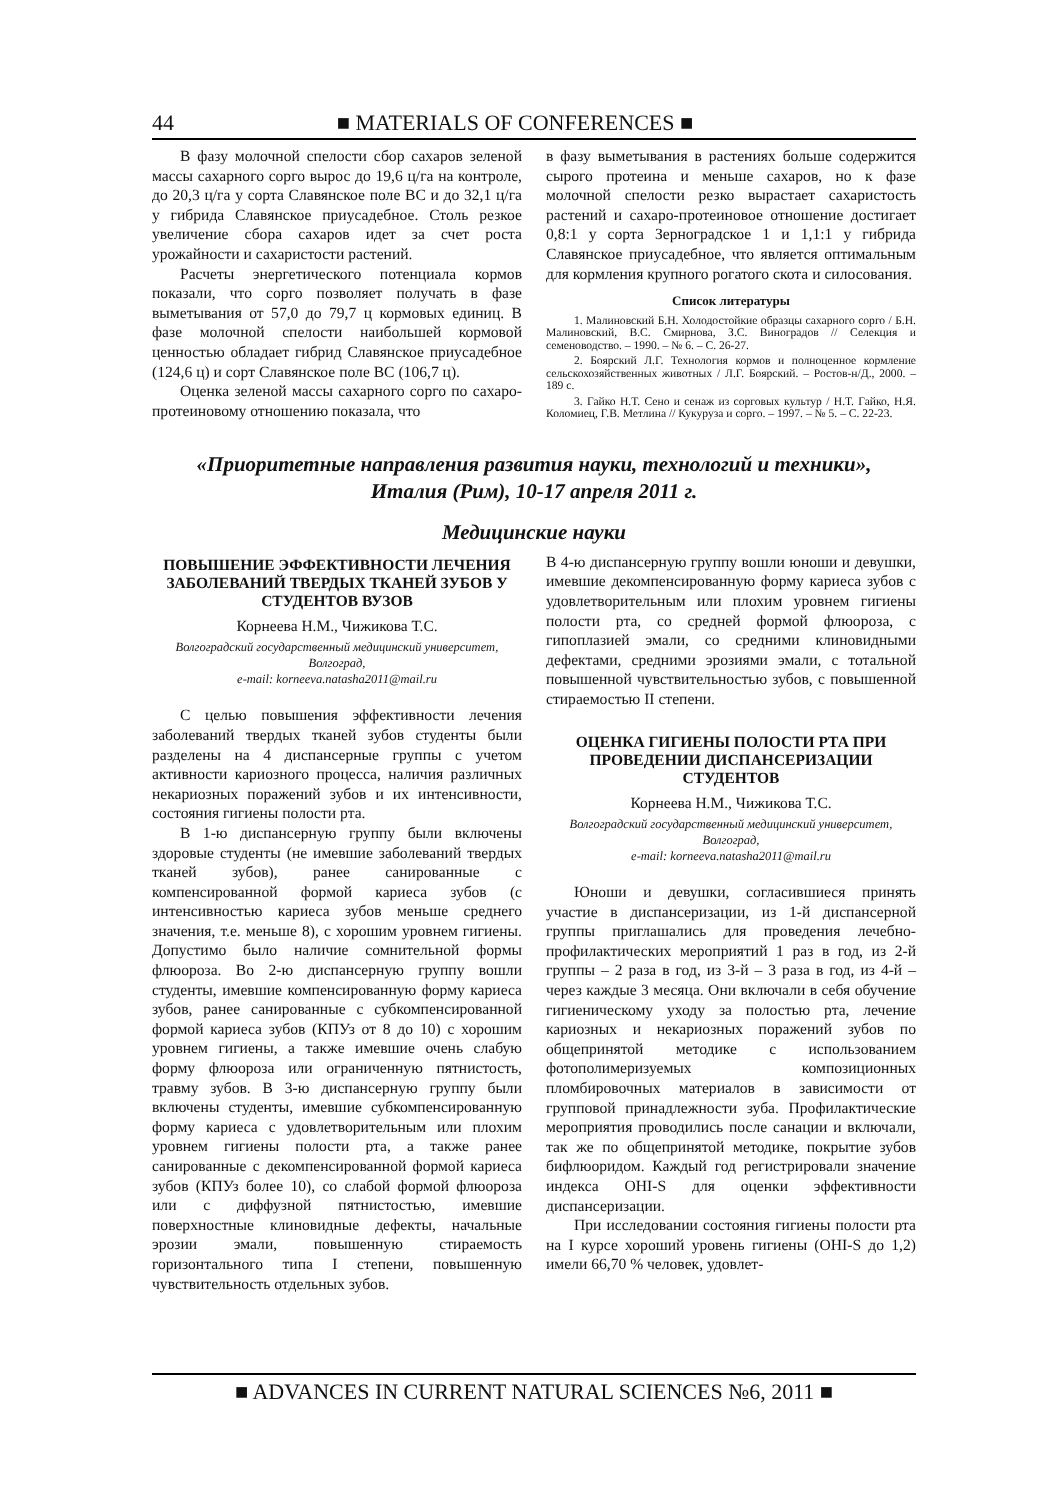44 ■ MATERIALS OF CONFERENCES ■
В фазу молочной спелости сбор сахаров зеленой массы сахарного сорго вырос до 19,6 ц/га на контроле, до 20,3 ц/га у сорта Славянское поле ВС и до 32,1 ц/га у гибрида Славянское приусадебное. Столь резкое увеличение сбора сахаров идет за счет роста урожайности и сахаристости растений.
Расчеты энергетического потенциала кормов показали, что сорго позволяет получать в фазе выметывания от 57,0 до 79,7 ц кормовых единиц. В фазе молочной спелости наибольшей кормовой ценностью обладает гибрид Славянское приусадебное (124,6 ц) и сорт Славянское поле ВС (106,7 ц).
Оценка зеленой массы сахарного сорго по сахаро-протеиновому отношению показала, что
в фазу выметывания в растениях больше содержится сырого протеина и меньше сахаров, но к фазе молочной спелости резко вырастает сахаристость растений и сахаро-протеиновое отношение достигает 0,8:1 у сорта Зерноградское 1 и 1,1:1 у гибрида Славянское приусадебное, что является оптимальным для кормления крупного рогатого скота и силосования.
Список литературы
1. Малиновский Б.Н. Холодостойкие образцы сахарного сорго / Б.Н. Малиновский, В.С. Смирнова, З.С. Виноградов // Селекция и семеноводство. – 1990. – № 6. – С. 26-27.
2. Боярский Л.Г. Технология кормов и полноценное кормление сельскохозяйственных животных / Л.Г. Боярский. – Ростов-н/Д., 2000. – 189 с.
3. Гайко Н.Т. Сено и сенаж из сорговых культур / Н.Т. Гайко, Н.Я. Коломиец, Г.В. Метлина // Кукуруза и сорго. – 1997. – № 5. – С. 22-23.
«Приоритетные направления развития науки, технологий и техники»,
Италия (Рим), 10-17 апреля 2011 г.
Медицинские науки
ПОВЫШЕНИЕ ЭФФЕКТИВНОСТИ ЛЕЧЕНИЯ ЗАБОЛЕВАНИЙ ТВЕРДЫХ ТКАНЕЙ ЗУБОВ У СТУДЕНТОВ ВУЗОВ
Корнеева Н.М., Чижикова Т.С.
Волгоградский государственный медицинский университет, Волгоград,
e-mail: korneeva.natasha2011@mail.ru
С целью повышения эффективности лечения заболеваний твердых тканей зубов студенты были разделены на 4 диспансерные группы с учетом активности кариозного процесса, наличия различных некариозных поражений зубов и их интенсивности, состояния гигиены полости рта.
В 1-ю диспансерную группу были включены здоровые студенты (не имевшие заболеваний твердых тканей зубов), ранее санированные с компенсированной формой кариеса зубов (с интенсивностью кариеса зубов меньше среднего значения, т.е. меньше 8), с хорошим уровнем гигиены. Допустимо было наличие сомнительной формы флюороза. Во 2-ю диспансерную группу вошли студенты, имевшие компенсированную форму кариеса зубов, ранее санированные с субкомпенсированной формой кариеса зубов (КПУз от 8 до 10) с хорошим уровнем гигиены, а также имевшие очень слабую форму флюороза или ограниченную пятнистость, травму зубов. В 3-ю диспансерную группу были включены студенты, имевшие субкомпенсированную форму кариеса с удовлетворительным или плохим уровнем гигиены полости рта, а также ранее санированные с декомпенсированной формой кариеса зубов (КПУз более 10), со слабой формой флюороза или с диффузной пятнистостью, имевшие поверхностные клиновидные дефекты, начальные эрозии эмали, повышенную стираемость горизонтального типа I степени, повышенную чувствительность отдельных зубов.
В 4-ю диспансерную группу вошли юноши и девушки, имевшие декомпенсированную форму кариеса зубов с удовлетворительным или плохим уровнем гигиены полости рта, со средней формой флюороза, с гипоплазией эмали, со средними клиновидными дефектами, средними эрозиями эмали, с тотальной повышенной чувствительностью зубов, с повышенной стираемостью II степени.
ОЦЕНКА ГИГИЕНЫ ПОЛОСТИ РТА ПРИ ПРОВЕДЕНИИ ДИСПАНСЕРИЗАЦИИ СТУДЕНТОВ
Корнеева Н.М., Чижикова Т.С.
Волгоградский государственный медицинский университет, Волгоград,
e-mail: korneeva.natasha2011@mail.ru
Юноши и девушки, согласившиеся принять участие в диспансеризации, из 1-й диспансерной группы приглашались для проведения лечебно-профилактических мероприятий 1 раз в год, из 2-й группы – 2 раза в год, из 3-й – 3 раза в год, из 4-й – через каждые 3 месяца. Они включали в себя обучение гигиеническому уходу за полостью рта, лечение кариозных и некариозных поражений зубов по общепринятой методике с использованием фотополимеризуемых композиционных пломбировочных материалов в зависимости от групповой принадлежности зуба. Профилактические мероприятия проводились после санации и включали, так же по общепринятой методике, покрытие зубов бифлюоридом. Каждый год регистрировали значение индекса OHI-S для оценки эффективности диспансеризации.
При исследовании состояния гигиены полости рта на I курсе хороший уровень гигиены (OHI-S до 1,2) имели 66,70 % человек, удовлет-
■ ADVANCES IN CURRENT NATURAL SCIENCES №6, 2011 ■